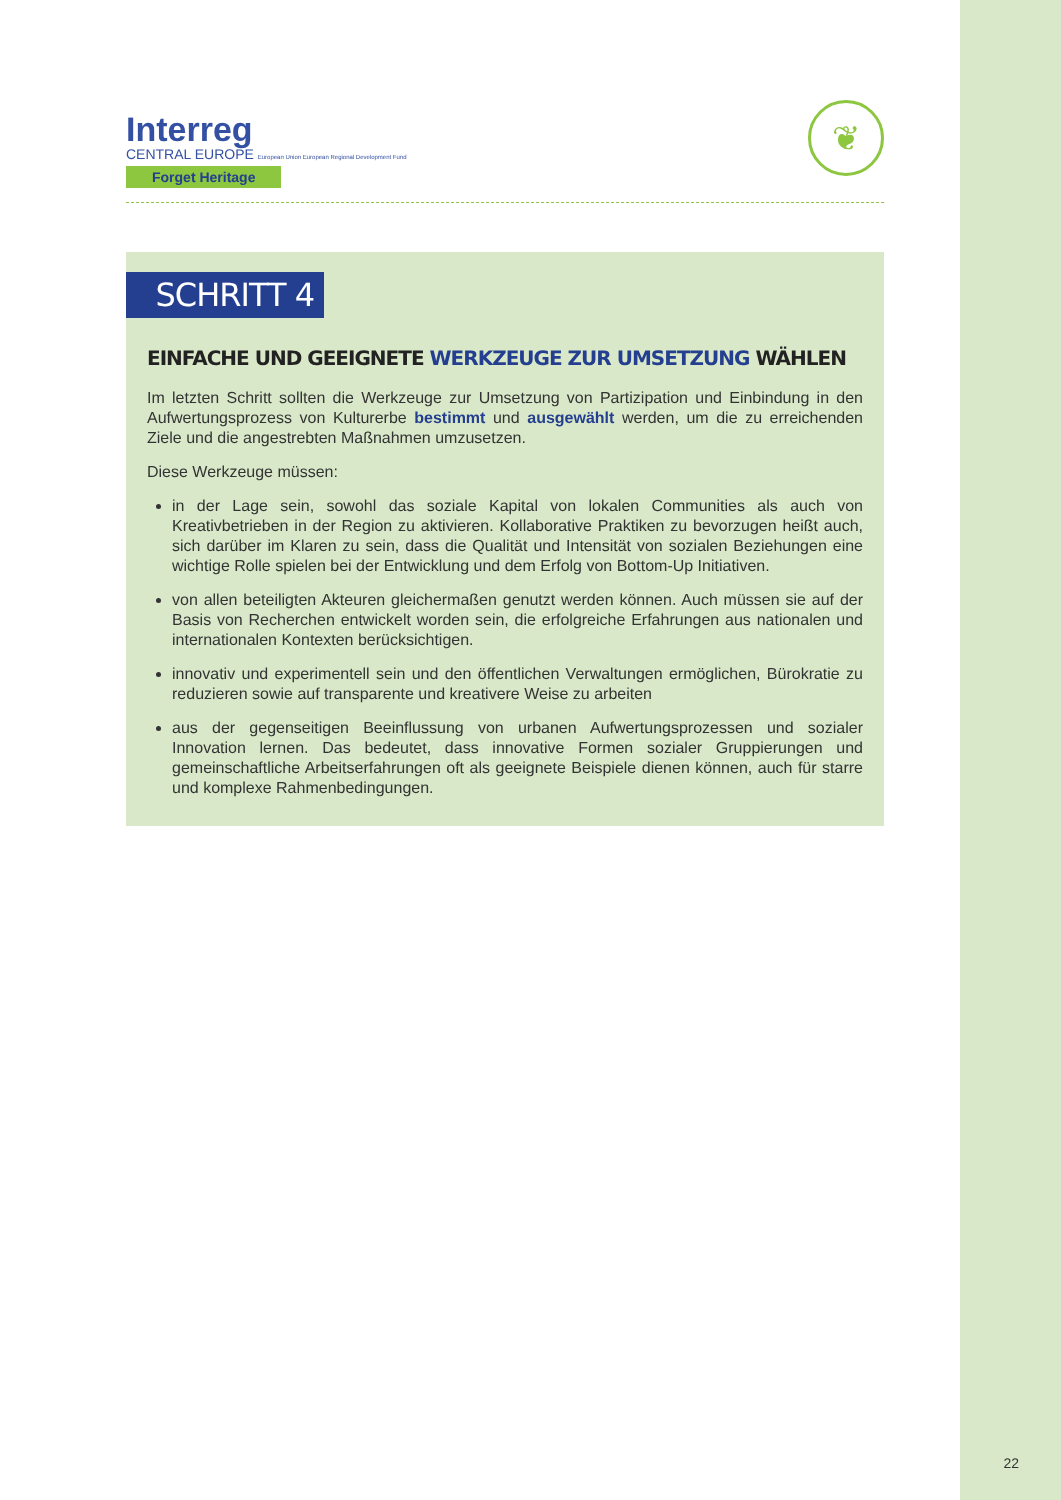Interreg
CENTRAL EUROPE European Union European Regional Development Fund
Forget Heritage
❦
SCHRITT 4
EINFACHE UND GEEIGNETE WERKZEUGE ZUR UMSETZUNG WÄHLEN
Im letzten Schritt sollten die Werkzeuge zur Umsetzung von Partizipation und Einbindung in den Aufwertungsprozess von Kulturerbe bestimmt und ausgewählt werden, um die zu erreichenden Ziele und die angestrebten Maßnahmen umzusetzen.
Diese Werkzeuge müssen:
in der Lage sein, sowohl das soziale Kapital von lokalen Communities als auch von Kreativbetrieben in der Region zu aktivieren. Kollaborative Praktiken zu bevorzugen heißt auch, sich darüber im Klaren zu sein, dass die Qualität und Intensität von sozialen Beziehungen eine wichtige Rolle spielen bei der Entwicklung und dem Erfolg von Bottom-Up Initiativen.
von allen beteiligten Akteuren gleichermaßen genutzt werden können. Auch müssen sie auf der Basis von Recherchen entwickelt worden sein, die erfolgreiche Erfahrungen aus nationalen und internationalen Kontexten berücksichtigen.
innovativ und experimentell sein und den öffentlichen Verwaltungen ermöglichen, Bürokratie zu reduzieren sowie auf transparente und kreativere Weise zu arbeiten
aus der gegenseitigen Beeinflussung von urbanen Aufwertungsprozessen und sozialer Innovation lernen. Das bedeutet, dass innovative Formen sozialer Gruppierungen und gemeinschaftliche Arbeitserfahrungen oft als geeignete Beispiele dienen können, auch für starre und komplexe Rahmenbedingungen.
22